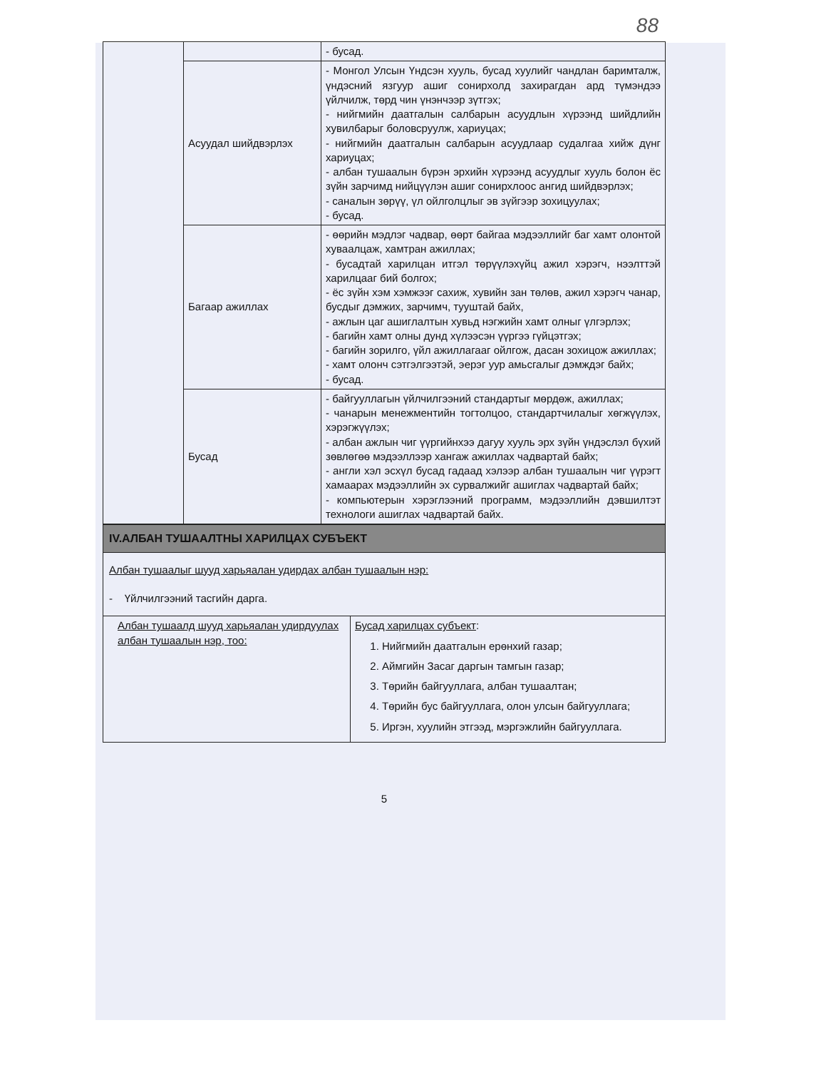88
| | | - бусад. |
| | Асуудал шийдвэрлэх | - Монгол Улсын Үндсэн хууль, бусад хуулийг чандлан баримталж, үндэсний язгуур ашиг сонирхолд захирагдан ард түмэндээ үйлчилж, төрд чин үнэнчээр зүтгэх; - нийгмийн даатгалын салбарын асуудлын хүрээнд шийдлийн хувилбарыг боловсруулж, хариуцах; - нийгмийн даатгалын салбарын асуудлаар судалгаа хийж дүнг хариуцах; - албан тушаалын бүрэн эрхийн хүрээнд асуудлыг хууль болон ёс зүйн зарчимд нийцүүлэн ашиг сонирхлоос ангид шийдвэрлэх; - саналын зөрүү, үл ойлголцлыг эв зүйгээр зохицуулах; - бусад. |
| | Багаар ажиллах | - өөрийн мэдлэг чадвар, өөрт байгаа мэдээллийг баг хамт олонтой хуваалцаж, хамтран ажиллах; - бусадтай харилцан итгэл төрүүлэхүйц ажил хэрэгч, нээлттэй харилцааг бий болгох; - ёс зүйн хэм хэмжээг сахиж, хувийн зан төлөв, ажил хэрэгч чанар, бусдыг дэмжих, зарчимч, тууштай байх, - ажлын цаг ашиглалтын хувьд нэгжийн хамт олныг үлгэрлэх; - багийн хамт олны дунд хүлээсэн үүргээ гүйцэтгэх; - багийн зорилго, үйл ажиллагааг ойлгож, дасан зохицож ажиллах; - хамт олонч сэтгэлгээтэй, эерэг уур амьсгалыг дэмждэг байх; - бусад. |
| | Бусад | - байгууллагын үйлчилгээний стандартыг мөрдөж, ажиллах; - чанарын менежментийн тогтолцоо, стандартчилалыг хөгжүүлэх, хэрэгжүүлэх; - албан ажлын чиг үүргийнхээ дагуу хууль эрх зүйн үндэслэл бүхий зөвлөгөө мэдээллээр хангаж ажиллах чадвартай байх; - англи хэл эсхүл бусад гадаад хэлээр албан тушаалын чиг үүрэгт хамаарах мэдээллийн эх сурвалжийг ашиглах чадвартай байх; - компьютерын хэрэглээний программ, мэдээллийн дэвшилтэт технологи ашиглах чадвартай байх. |
| IV.АЛБАН ТУШААЛТНЫ ХАРИЛЦАХ СУБЪЕКТ | |
| Албан тушаалыг шууд харьяалан удирдах албан тушаалын нэр: - Үйлчилгээний тасгийн дарга. | |
| Албан тушаалд шууд харьяалан удирдуулах албан тушаалын нэр, тоо: | Бусад харилцах субъект : 1. Нийгмийн даатгалын ерөнхий газар; 2. Аймгийн Засаг даргын тамгын газар; 3. Төрийн байгууллага, албан тушаалтан; 4. Төрийн бус байгууллага, олон улсын байгууллага; 5. Иргэн, хуулийн этгээд, мэргэжлийн байгууллага. |
5